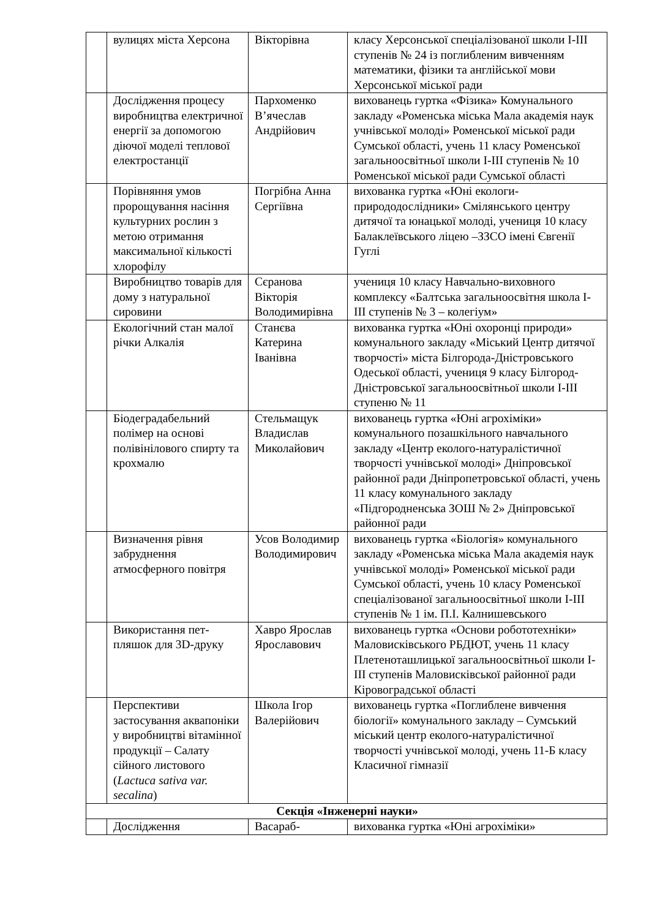| | вулицях міста Херсона | Вікторівна | класу Херсонської спеціалізованої школи І-ІІІ ступенів № 24 із поглибленим вивченням математики, фізики та англійської мови Херсонської міської ради |
| | Дослідження процесу виробництва електричної енергії за допомогою діючої моделі теплової електростанції | Пархоменко В’ячеслав Андрійович | вихованець гуртка «Фізика» Комунального закладу «Роменська міська Мала академія наук учнівської молоді» Роменської міської ради Сумської області, учень 11 класу Роменської загальноосвітньої школи І-ІІІ ступенів № 10 Роменської міської ради Сумської області |
| | Порівняння умов пророщування насіння культурних рослин з метою отримання максимальної кількості хлорофілу | Погрібна Анна Сергіївна | вихованка гуртка «Юні екологи-природодослідники» Смілянського центру дитячої та юнацької молоді, учениця 10 класу Балаклеївського ліцею –ЗЗСО імені Євгенії Гуглі |
| | Виробництво товарів для дому з натуральної сировини | Сєранова Вікторія Володимирівна | учениця 10 класу Навчально-виховного комплексу «Балтська загальноосвітня школа І-ІІІ ступенів № 3 – колегіум» |
| | Екологічний стан малої річки Алкалія | Станєва Катерина Іванівна | вихованка гуртка «Юні охоронці природи» комунального закладу «Міський Центр дитячої творчості» міста Білгорода-Дністровського Одеської області, учениця 9 класу Білгород-Дністровської загальноосвітньої школи І-ІІІ ступеню № 11 |
| | Біодеградабельний полімер на основі полівінілового спирту та крохмалю | Стельмащук Владислав Миколайович | вихованець гуртка «Юні агрохіміки» комунального позашкільного навчального закладу «Центр еколого-натуралістичної творчості учнівської молоді» Дніпровської районної ради Дніпропетровської області, учень 11 класу комунального закладу «Підгородненська ЗОШ № 2» Дніпровської районної ради |
| | Визначення рівня забруднення атмосферного повітря | Усов Володимир Володимирович | вихованець гуртка «Біологія» комунального закладу «Роменська міська Мала академія наук учнівської молоді» Роменської міської ради Сумської області, учень 10 класу Роменської спеціалізованої загальноосвітньої школи І-ІІІ ступенів № 1 ім. П.І. Калнишевського |
| | Використання пет-пляшок для 3D-друку | Хавро Ярослав Ярославович | вихованець гуртка «Основи робототехніки» Маловисківського РБДЮТ, учень 11 класу Плетеноташлицької загальноосвітньої школи І-ІІІ ступенів Маловисківської районної ради Кіровоградської області |
| | Перспективи застосування аквапоніки у виробництві вітамінної продукції – Салату сійного листового ( Lactuca sativa var. secalina ) | Школа Ігор Валерійович | вихованець гуртка «Поглиблене вивчення біології» комунального закладу – Сумський міський центр еколого-натуралістичної творчості учнівської молоді, учень 11-Б класу Класичної гімназії |
| Секція «Інженерні науки» | | | |
| | Дослідження | Васараб- | вихованка гуртка «Юні агрохіміки» |